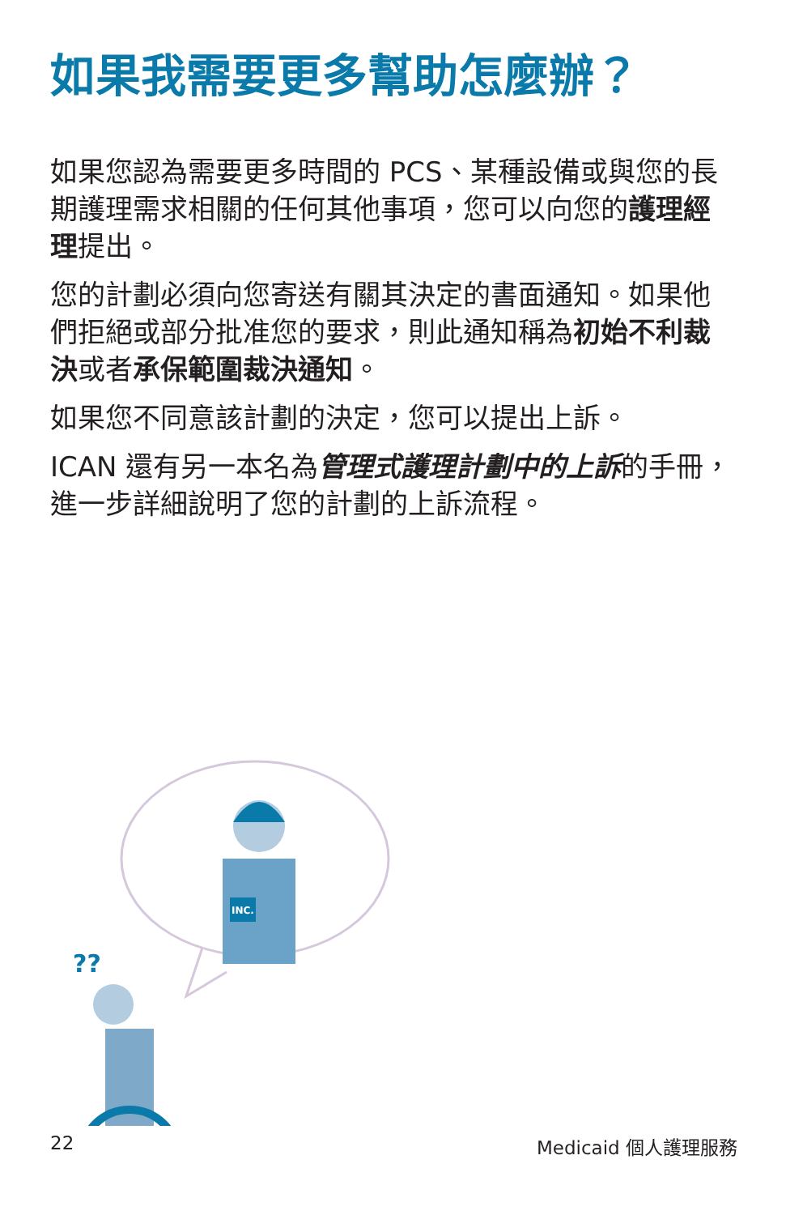如果我需要更多幫助怎麼辦？
如果您認為需要更多時間的 PCS、某種設備或與您的長期護理需求相關的任何其他事項，您可以向您的護理經理提出。
您的計劃必須向您寄送有關其決定的書面通知。如果他們拒絕或部分批准您的要求，則此通知稱為初始不利裁決或者承保範圍裁決通知。
如果您不同意該計劃的決定，您可以提出上訴。
ICAN 還有另一本名為管理式護理計劃中的上訴的手冊，進一步詳細說明了您的計劃的上訴流程。
INC.
??
22 Medicaid 個人護理服務